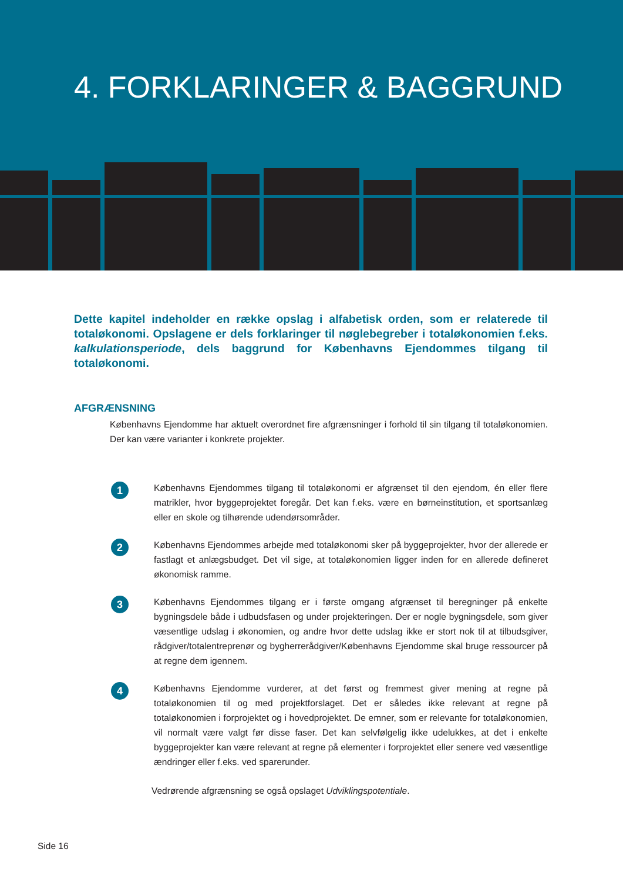4. FORKLARINGER & BAGGRUND
Dette kapitel indeholder en række opslag i alfabetisk orden, som er relaterede til totaløkonomi. Opslagene er dels forklaringer til nøglebegreber i totaløkonomien f.eks. kalkulationsperiode, dels baggrund for Københavns Ejendommes tilgang til totaløkonomi.
AFGRÆNSNING
Københavns Ejendomme har aktuelt overordnet fire afgrænsninger i forhold til sin tilgang til totaløkonomien. Der kan være varianter i konkrete projekter.
1
Københavns Ejendommes tilgang til totaløkonomi er afgrænset til den ejendom, én eller flere matrikler, hvor byggeprojektet foregår. Det kan f.eks. være en børneinstitution, et sportsanlæg eller en skole og tilhørende udendørsområder.
2
Københavns Ejendommes arbejde med totaløkonomi sker på byggeprojekter, hvor der allerede er fastlagt et anlægsbudget. Det vil sige, at totaløkonomien ligger inden for en allerede defineret økonomisk ramme.
3
Københavns Ejendommes tilgang er i første omgang afgrænset til beregninger på enkelte bygningsdele både i udbudsfasen og under projekteringen. Der er nogle bygningsdele, som giver væsentlige udslag i økonomien, og andre hvor dette udslag ikke er stort nok til at tilbudsgiver, rådgiver/totalentreprenør og bygherrerådgiver/Københavns Ejendomme skal bruge ressourcer på at regne dem igennem.
4
Københavns Ejendomme vurderer, at det først og fremmest giver mening at regne på totaløkonomien til og med projektforslaget. Det er således ikke relevant at regne på totaløkonomien i forprojektet og i hovedprojektet. De emner, som er relevante for totaløkonomien, vil normalt være valgt før disse faser. Det kan selvfølgelig ikke udelukkes, at det i enkelte byggeprojekter kan være relevant at regne på elementer i forprojektet eller senere ved væsentlige ændringer eller f.eks. ved sparerunder.
Vedrørende afgrænsning se også opslaget Udviklingspotentiale.
Side 16